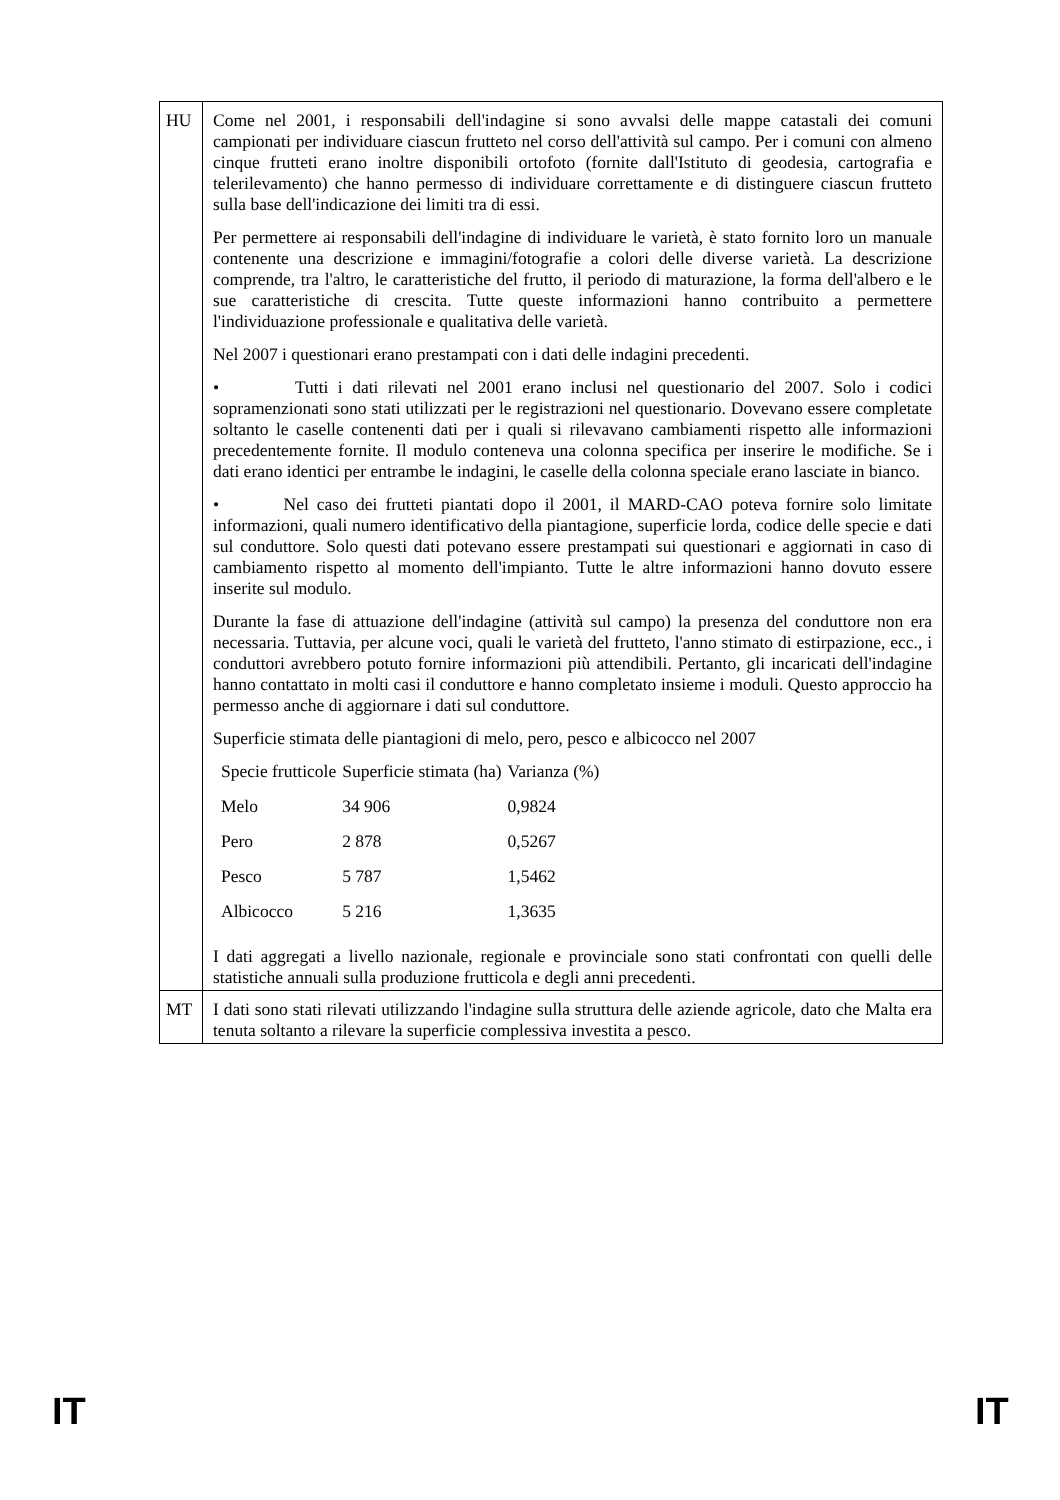| HU | Come nel 2001, i responsabili dell'indagine si sono avvalsi delle mappe catastali dei comuni campionati per individuare ciascun frutteto nel corso dell'attività sul campo. Per i comuni con almeno cinque frutteti erano inoltre disponibili ortofoto (fornite dall'Istituto di geodesia, cartografia e telerilevamento) che hanno permesso di individuare correttamente e di distinguere ciascun frutteto sulla base dell'indicazione dei limiti tra di essi. Per permettere ai responsabili dell'indagine di individuare le varietà, è stato fornito loro un manuale contenente una descrizione e immagini/fotografie a colori delle diverse varietà. La descrizione comprende, tra l'altro, le caratteristiche del frutto, il periodo di maturazione, la forma dell'albero e le sue caratteristiche di crescita. Tutte queste informazioni hanno contribuito a permettere l'individuazione professionale e qualitativa delle varietà. Nel 2007 i questionari erano prestampati con i dati delle indagini precedenti. • Tutti i dati rilevati nel 2001 erano inclusi nel questionario del 2007. Solo i codici sopramenzionati sono stati utilizzati per le registrazioni nel questionario. Dovevano essere completate soltanto le caselle contenenti dati per i quali si rilevavano cambiamenti rispetto alle informazioni precedentemente fornite. Il modulo conteneva una colonna specifica per inserire le modifiche. Se i dati erano identici per entrambe le indagini, le caselle della colonna speciale erano lasciate in bianco. • Nel caso dei frutteti piantati dopo il 2001, il MARD-CAO poteva fornire solo limitate informazioni, quali numero identificativo della piantagione, superficie lorda, codice delle specie e dati sul conduttore. Solo questi dati potevano essere prestampati sui questionari e aggiornati in caso di cambiamento rispetto al momento dell'impianto. Tutte le altre informazioni hanno dovuto essere inserite sul modulo. Durante la fase di attuazione dell'indagine (attività sul campo) la presenza del conduttore non era necessaria. Tuttavia, per alcune voci, quali le varietà del frutteto, l'anno stimato di estirpazione, ecc., i conduttori avrebbero potuto fornire informazioni più attendibili. Pertanto, gli incaricati dell'indagine hanno contattato in molti casi il conduttore e hanno completato insieme i moduli. Questo approccio ha permesso anche di aggiornare i dati sul conduttore. Superficie stimata delle piantagioni di melo, pero, pesco e albicocco nel 2007 / Specie frutticole / Superficie stimata (ha) / Varianza (%) / / --- / --- / --- / / Melo / 34 906 / 0,9824 / / Pero / 2 878 / 0,5267 / / Pesco / 5 787 / 1,5462 / / Albicocco / 5 216 / 1,3635 / I dati aggregati a livello nazionale, regionale e provinciale sono stati confrontati con quelli delle statistiche annuali sulla produzione frutticola e degli anni precedenti. |
| MT | I dati sono stati rilevati utilizzando l'indagine sulla struttura delle aziende agricole, dato che Malta era tenuta soltanto a rilevare la superficie complessiva investita a pesco. |
IT IT